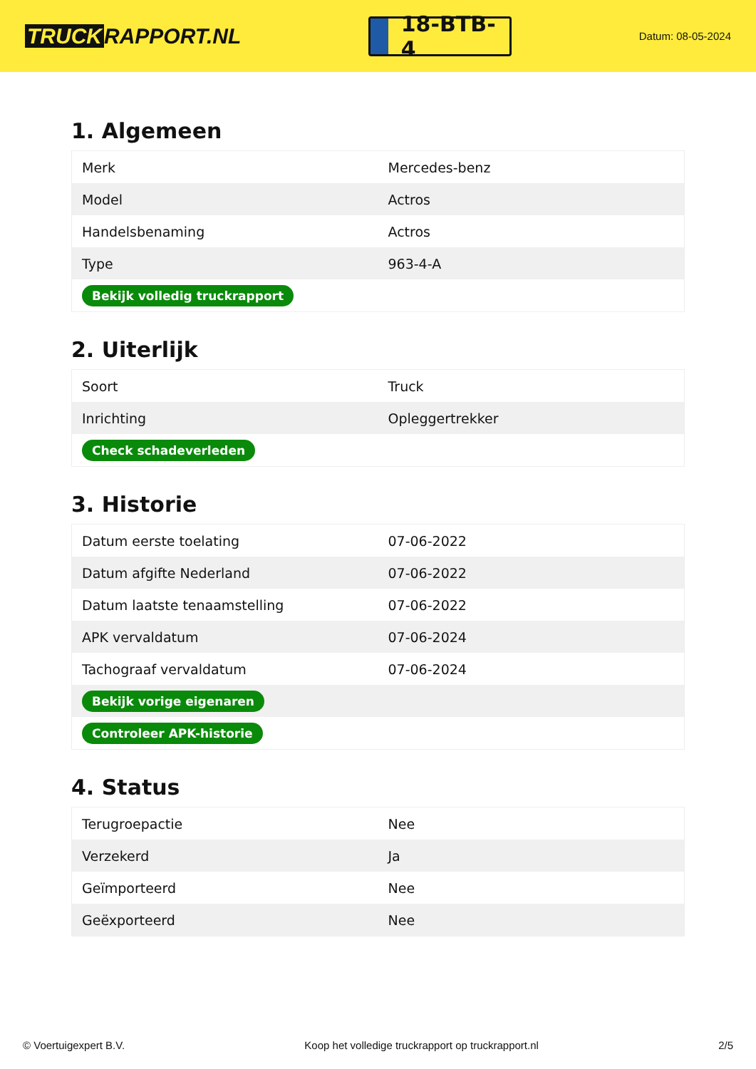TRUCK RAPPORT.NL
18-BTB-4
Datum: 08-05-2024
1. Algemeen
| Merk | Mercedes-benz |
| Model | Actros |
| Handelsbenaming | Actros |
| Type | 963-4-A |
| Bekijk volledig truckrapport | |
2. Uiterlijk
| Soort | Truck |
| Inrichting | Opleggertrekker |
| Check schadeverleden | |
3. Historie
| Datum eerste toelating | 07-06-2022 |
| Datum afgifte Nederland | 07-06-2022 |
| Datum laatste tenaamstelling | 07-06-2022 |
| APK vervaldatum | 07-06-2024 |
| Tachograaf vervaldatum | 07-06-2024 |
| Bekijk vorige eigenaren | |
| Controleer APK-historie | |
4. Status
| Terugroepactie | Nee |
| Verzekerd | Ja |
| Geïmporteerd | Nee |
| Geëxporteerd | Nee |
© Voertuigexpert B.V. Koop het volledige truckrapport op truckrapport.nl 2/5